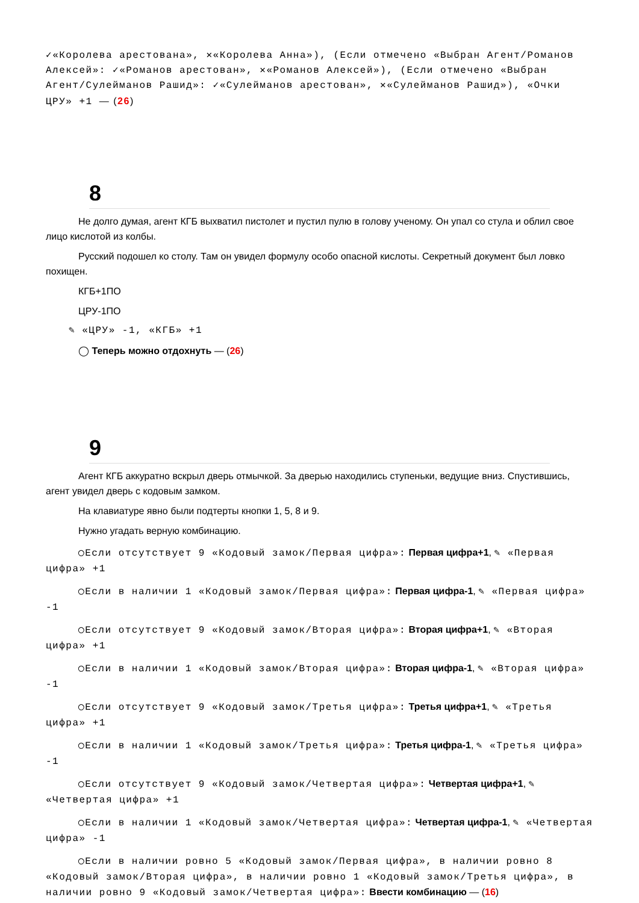✓«Королева арестована», ✕«Королева Анна»), (Если отмечено «Выбран Агент/Романов Алексей»: ✓«Романов арестован», ✕«Романов Алексей»), (Если отмечено «Выбран Агент/Сулейманов Рашид»: ✓«Сулейманов арестован», ✕«Сулейманов Рашид»), «Очки ЦРУ» +1 — (26)
8
Не долго думая, агент КГБ выхватил пистолет и пустил пулю в голову ученому. Он упал со стула и облил свое лицо кислотой из колбы.
Русский подошел ко столу. Там он увидел формулу особо опасной кислоты. Секретный документ был ловко похищен.
КГБ+1ПО
ЦРУ-1ПО
✎ «ЦРУ» -1, «КГБ» +1
◯ Теперь можно отдохнуть — (26)
9
Агент КГБ аккуратно вскрыл дверь отмычкой. За дверью находились ступеньки, ведущие вниз. Спустившись, агент увидел дверь с кодовым замком.
На клавиатуре явно были подтерты кнопки 1, 5, 8 и 9.
Нужно угадать верную комбинацию.
◯Если отсутствует 9 «Кодовый замок/Первая цифра»: Первая цифра+1, ✎ «Первая цифра» +1
◯Если в наличии 1 «Кодовый замок/Первая цифра»: Первая цифра-1, ✎ «Первая цифра» -1
◯Если отсутствует 9 «Кодовый замок/Вторая цифра»: Вторая цифра+1, ✎ «Вторая цифра» +1
◯Если в наличии 1 «Кодовый замок/Вторая цифра»: Вторая цифра-1, ✎ «Вторая цифра» -1
◯Если отсутствует 9 «Кодовый замок/Третья цифра»: Третья цифра+1, ✎ «Третья цифра» +1
◯Если в наличии 1 «Кодовый замок/Третья цифра»: Третья цифра-1, ✎ «Третья цифра» -1
◯Если отсутствует 9 «Кодовый замок/Четвертая цифра»: Четвертая цифра+1, ✎ «Четвертая цифра» +1
◯Если в наличии 1 «Кодовый замок/Четвертая цифра»: Четвертая цифра-1, ✎ «Четвертая цифра» -1
◯Если в наличии ровно 5 «Кодовый замок/Первая цифра», в наличии ровно 8 «Кодовый замок/Вторая цифра», в наличии ровно 1 «Кодовый замок/Третья цифра», в наличии ровно 9 «Кодовый замок/Четвертая цифра»: Ввести комбинацию — (16)